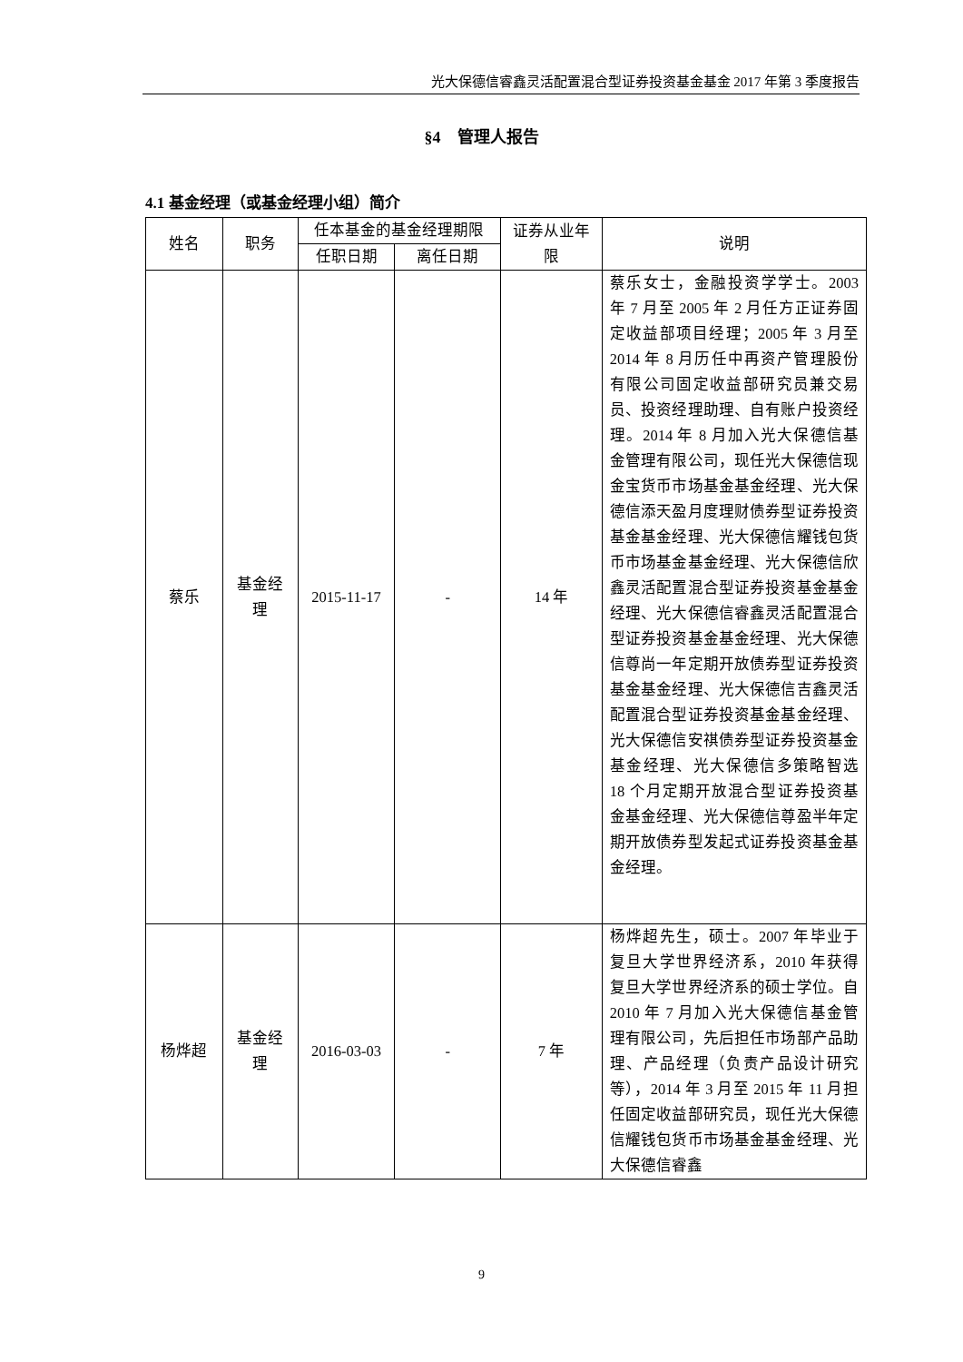光大保德信睿鑫灵活配置混合型证券投资基金基金 2017 年第 3 季度报告
§4　管理人报告
4.1 基金经理（或基金经理小组）简介
| 姓名 | 职务 | 任本基金的基金经理期限 | | 证券从业年限 | 说明 |
| --- | --- | --- | --- | --- | --- |
| | | 任职日期 | 离任日期 | | |
| 蔡乐 | 基金经理 | 2015-11-17 | - | 14 年 | 蔡乐女士，金融投资学学士。2003 年 7 月至 2005 年 2 月任方正证券固定收益部项目经理；2005 年 3 月至 2014 年 8 月历任中再资产管理股份有限公司固定收益部研究员兼交易员、投资经理助理、自有账户投资经理。2014 年 8 月加入光大保德信基金管理有限公司，现任光大保德信现金宝货币市场基金基金经理、光大保德信添天盈月度理财债券型证券投资基金基金经理、光大保德信耀钱包货币市场基金基金经理、光大保德信欣鑫灵活配置混合型证券投资基金基金经理、光大保德信睿鑫灵活配置混合型证券投资基金基金经理、光大保德信尊尚一年定期开放债券型证券投资基金基金经理、光大保德信吉鑫灵活配置混合型证券投资基金基金经理、光大保德信安祺债券型证券投资基金基金经理、光大保德信多策略智选 18 个月定期开放混合型证券投资基金基金经理、光大保德信尊盈半年定期开放债券型发起式证券投资基金基金经理。 |
| 杨烨超 | 基金经理 | 2016-03-03 | - | 7 年 | 杨烨超先生，硕士。2007 年毕业于复旦大学世界经济系，2010 年获得复旦大学世界经济系的硕士学位。自 2010 年 7 月加入光大保德信基金管理有限公司，先后担任市场部产品助理、产品经理（负责产品设计研究等），2014 年 3 月至 2015 年 11 月担任固定收益部研究员，现任光大保德信耀钱包货币市场基金基金经理、光大保德信睿鑫 |
9